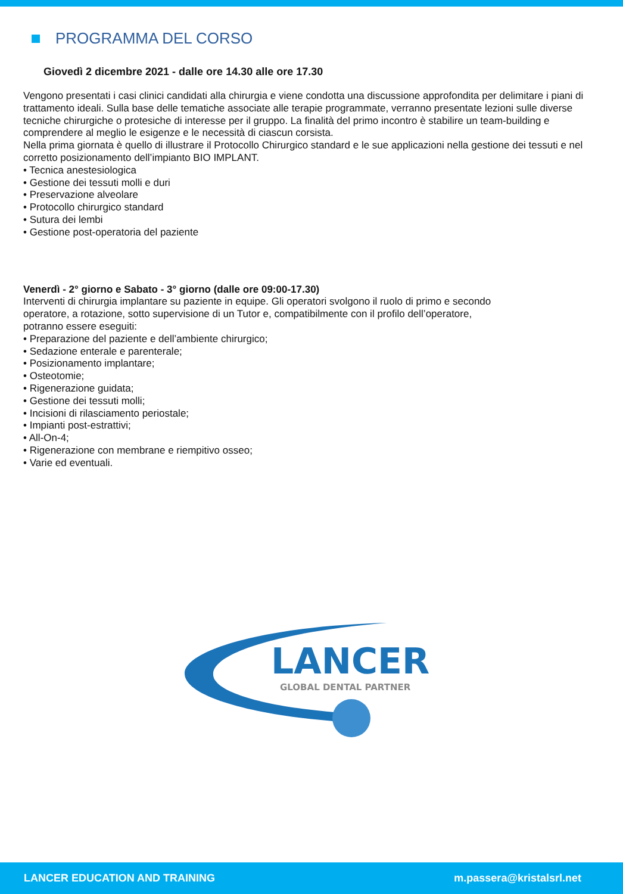PROGRAMMA DEL CORSO
Giovedì 2 dicembre 2021 - dalle ore 14.30 alle ore 17.30
Vengono presentati i casi clinici candidati alla chirurgia e viene condotta una discussione approfondita per delimitare i piani di trattamento ideali. Sulla base delle tematiche associate alle terapie programmate, verranno presentate lezioni sulle diverse tecniche chirurgiche o protesiche di interesse per il gruppo. La finalità del primo incontro è stabilire un team-building e comprendere al meglio le esigenze e le necessità di ciascun corsista.
Nella prima giornata è quello di illustrare il Protocollo Chirurgico standard e le sue applicazioni nella gestione dei tessuti e nel corretto posizionamento dell’impianto BIO IMPLANT.
• Tecnica anestesiologica
• Gestione dei tessuti molli e duri
• Preservazione alveolare
• Protocollo chirurgico standard
• Sutura dei lembi
• Gestione post-operatoria del paziente
Venerdì - 2° giorno e Sabato - 3° giorno (dalle ore 09:00-17.30)
Interventi di chirurgia implantare su paziente in equipe. Gli operatori svolgono il ruolo di primo e secondo
operatore, a rotazione, sotto supervisione di un Tutor e, compatibilmente con il profilo dell’operatore,
potranno essere eseguiti:
• Preparazione del paziente e dell’ambiente chirurgico;
• Sedazione enterale e parenterale;
• Posizionamento implantare;
• Osteotomie;
• Rigenerazione guidata;
• Gestione dei tessuti molli;
• Incisioni di rilasciamento periostale;
• Impianti post-estrattivi;
• All-On-4;
• Rigenerazione con membrane e riempitivo osseo;
• Varie ed eventuali.
LANCER
GLOBAL DENTAL PARTNER
LANCER EDUCATION AND TRAINING m.passera@kristalsrl.net